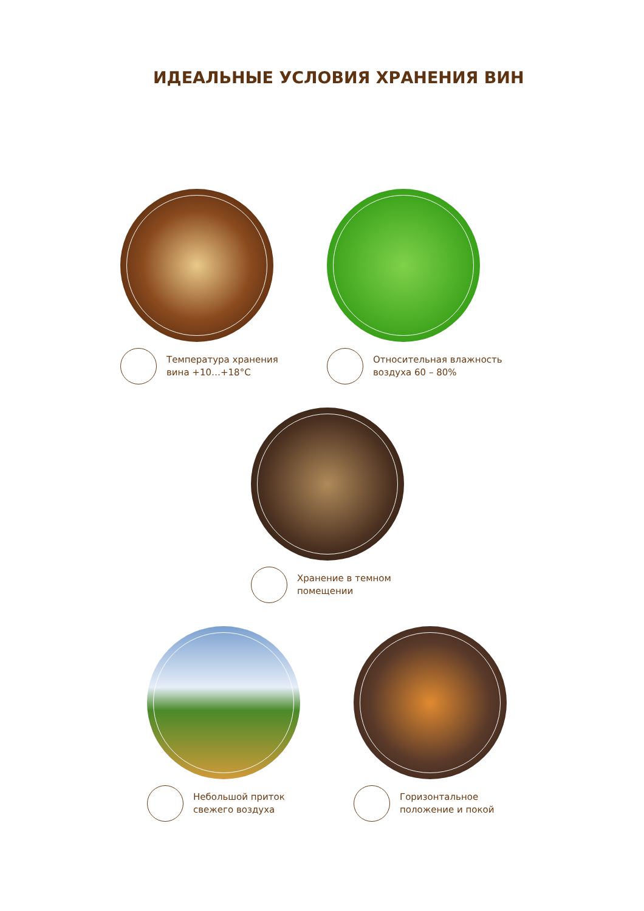ИДЕАЛЬНЫЕ УСЛОВИЯ ХРАНЕНИЯ ВИН
Температура хранения
вина +10…+18°C
Относительная влажность
воздуха 60 – 80%
Хранение в темном
помещении
Небольшой приток
свежего воздуха
Горизонтальное
положение и покой